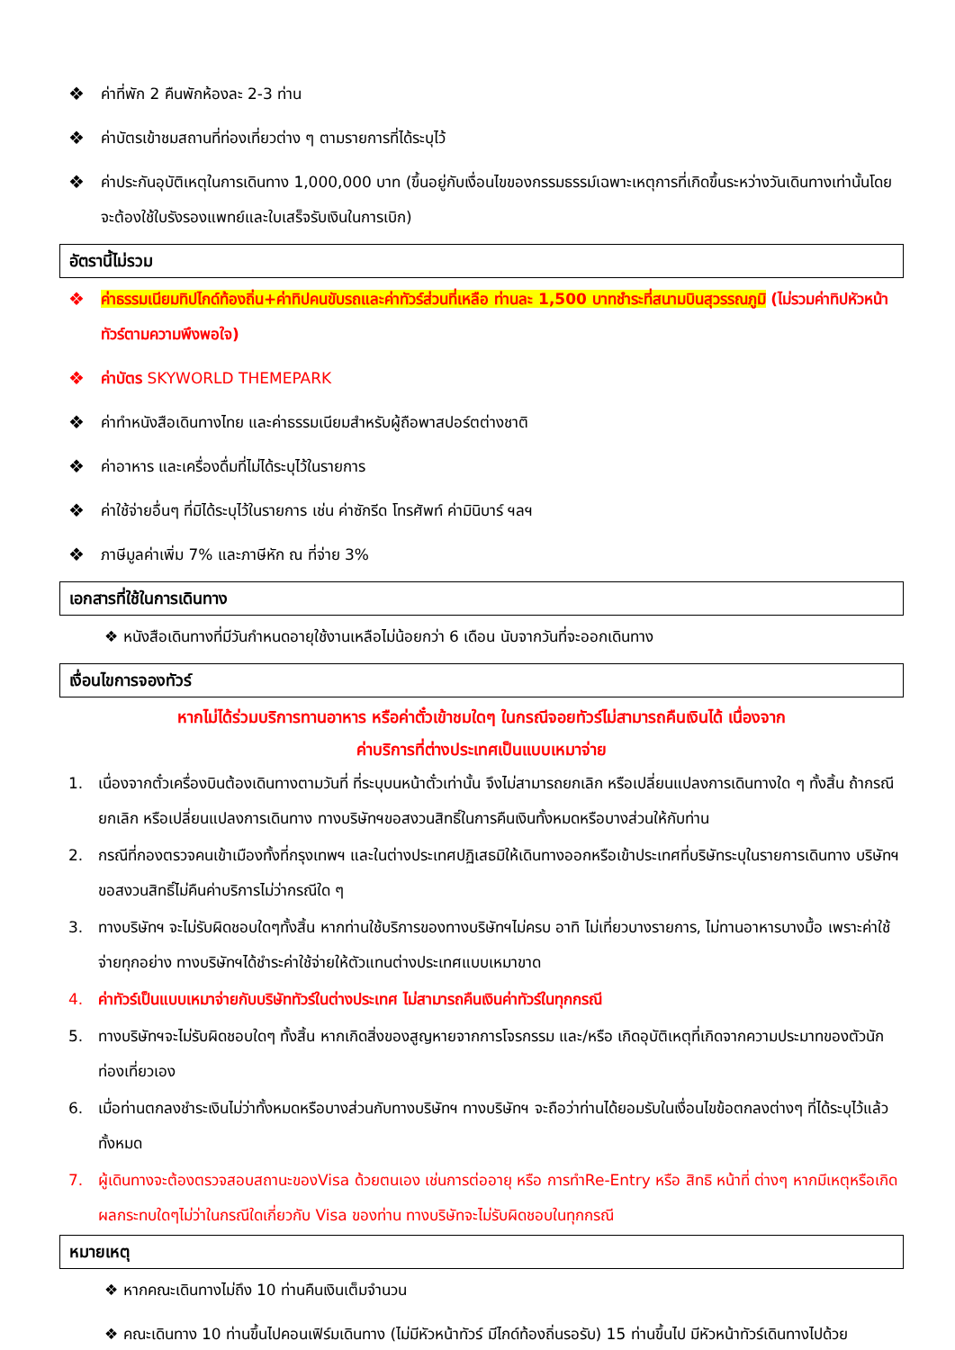❖ ค่าที่พัก 2 คืนพักห้องละ 2-3 ท่าน
❖ ค่าบัตรเข้าชมสถานที่ท่องเที่ยวต่าง ๆ ตามรายการที่ได้ระบุไว้
❖ ค่าประกันอุบัติเหตุในการเดินทาง 1,000,000 บาท (ขึ้นอยู่กับเงื่อนไขของกรรมธรรม์เฉพาะเหตุการที่เกิดขึ้นระหว่างวันเดินทางเท่านั้นโดยจะต้องใช้ใบรังรองแพทย์และใบเสร็จรับเงินในการเบิก)
อัตรานี้ไม่รวม
❖ ค่าธรรมเนียมทิปไกด์ท้องถิ่น+ค่าทิปคนขับรถและค่าทัวร์ส่วนที่เหลือ ท่านละ 1,500 บาทชำระที่สนามบินสุวรรณภูมิ (ไม่รวมค่าทิปหัวหน้าทัวร์ตามความพึงพอใจ)
❖ ค่าบัตร SKYWORLD THEMEPARK
❖ ค่าทำหนังสือเดินทางไทย และค่าธรรมเนียมสำหรับผู้ถือพาสปอร์ตต่างชาติ
❖ ค่าอาหาร และเครื่องดื่มที่ไม่ได้ระบุไว้ในรายการ
❖ ค่าใช้จ่ายอื่นๆ ที่มิได้ระบุไว้ในรายการ เช่น ค่าซักรีด โทรศัพท์ ค่ามินิบาร์ ฯลฯ
❖ ภาษีมูลค่าเพิ่ม 7% และภาษีหัก ณ ที่จ่าย 3%
เอกสารที่ใช้ในการเดินทาง
❖ หนังสือเดินทางที่มีวันกำหนดอายุใช้งานเหลือไม่น้อยกว่า 6 เดือน นับจากวันที่จะออกเดินทาง
เงื่อนไขการจองทัวร์
หากไม่ได้ร่วมบริการทานอาหาร หรือค่าตั๋วเข้าชมใดๆ ในกรณีจอยทัวร์ไม่สามารถคืนเงินได้ เนื่องจาก
ค่าบริการที่ต่างประเทศเป็นแบบเหมาจ่าย
1. เนื่องจากตั๋วเครื่องบินต้องเดินทางตามวันที่ ที่ระบุบนหน้าตั๋วเท่านั้น จึงไม่สามารถยกเลิก หรือเปลี่ยนแปลงการเดินทางใด ๆ ทั้งสิ้น ถ้ากรณียกเลิก หรือเปลี่ยนแปลงการเดินทาง ทางบริษัทฯขอสงวนสิทธิ์ในการคืนเงินทั้งหมดหรือบางส่วนให้กับท่าน
2. กรณีที่กองตรวจคนเข้าเมืองทั้งที่กรุงเทพฯ และในต่างประเทศปฏิเสธมิให้เดินทางออกหรือเข้าประเทศที่บริษัทระบุในรายการเดินทาง บริษัทฯขอสงวนสิทธิ์ไม่คืนค่าบริการไม่ว่ากรณีใด ๆ
3. ทางบริษัทฯ จะไม่รับผิดชอบใดๆทั้งสิ้น หากท่านใช้บริการของทางบริษัทฯไม่ครบ อาทิ ไม่เที่ยวบางรายการ, ไม่ทานอาหารบางมื้อ เพราะค่าใช้จ่ายทุกอย่าง ทางบริษัทฯได้ชำระค่าใช้จ่ายให้ตัวแทนต่างประเทศแบบเหมาขาด
4. ค่าทัวร์เป็นแบบเหมาจ่ายกับบริษัททัวร์ในต่างประเทศ ไม่สามารถคืนเงินค่าทัวร์ในทุกกรณี
5. ทางบริษัทฯจะไม่รับผิดชอบใดๆ ทั้งสิ้น หากเกิดสิ่งของสูญหายจากการโจรกรรม และ/หรือ เกิดอุบัติเหตุที่เกิดจากความประมาทของตัวนักท่องเที่ยวเอง
6. เมื่อท่านตกลงชำระเงินไม่ว่าทั้งหมดหรือบางส่วนกับทางบริษัทฯ ทางบริษัทฯ จะถือว่าท่านได้ยอมรับในเงื่อนไขข้อตกลงต่างๆ ที่ได้ระบุไว้แล้วทั้งหมด
7. ผู้เดินทางจะต้องตรวจสอบสถานะของVisa ด้วยตนเอง เช่นการต่ออายุ หรือ การทำRe-Entry หรือ สิทธิ หน้าที่ ต่างๆ หากมีเหตุหรือเกิดผลกระทบใดๆไม่ว่าในกรณีใดเกี่ยวกับ Visa ของท่าน ทางบริษัทจะไม่รับผิดชอบในทุกกรณี
หมายเหตุ
❖ หากคณะเดินทางไม่ถึง 10 ท่านคืนเงินเต็มจำนวน
❖ คณะเดินทาง 10 ท่านขึ้นไปคอนเฟิร์มเดินทาง (ไม่มีหัวหน้าทัวร์ มีไกด์ท้องถิ่นรอรับ) 15 ท่านขึ้นไป มีหัวหน้าทัวร์เดินทางไปด้วย